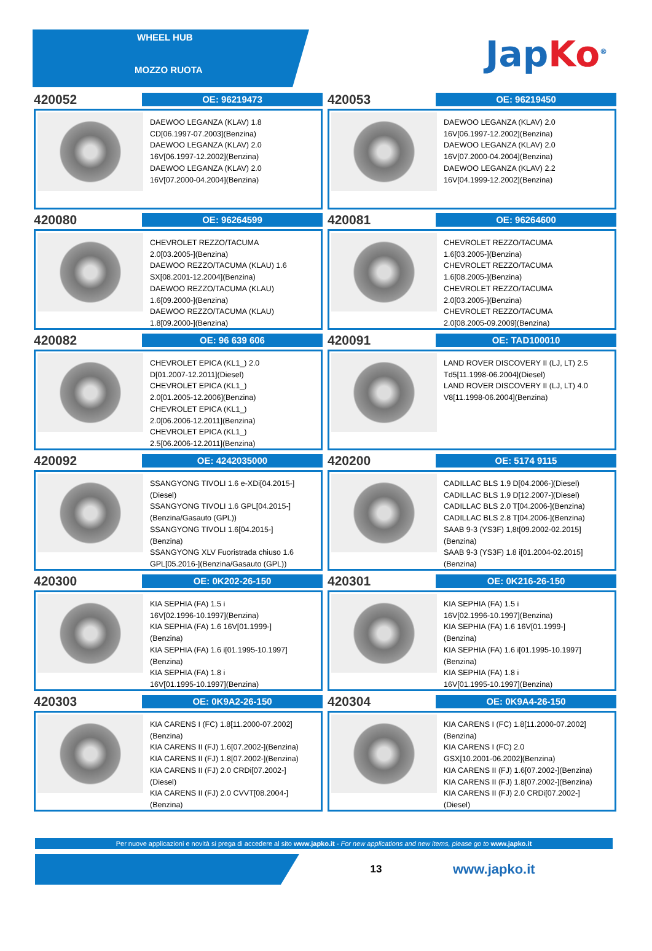WHEEL HUB
MOZZO RUOTA
Jap Ko<sup>®</sup>
420052
OE: 96219473
DAEWOO LEGANZA (KLAV) 1.8
CD[06.1997-07.2003](Benzina)
DAEWOO LEGANZA (KLAV) 2.0
16V[06.1997-12.2002](Benzina)
DAEWOO LEGANZA (KLAV) 2.0
16V[07.2000-04.2004](Benzina)
420053
OE: 96219450
DAEWOO LEGANZA (KLAV) 2.0
16V[06.1997-12.2002](Benzina)
DAEWOO LEGANZA (KLAV) 2.0
16V[07.2000-04.2004](Benzina)
DAEWOO LEGANZA (KLAV) 2.2
16V[04.1999-12.2002](Benzina)
420080
OE: 96264599
CHEVROLET REZZO/TACUMA
2.0[03.2005-](Benzina)
DAEWOO REZZO/TACUMA (KLAU) 1.6
SX[08.2001-12.2004](Benzina)
DAEWOO REZZO/TACUMA (KLAU)
1.6[09.2000-](Benzina)
DAEWOO REZZO/TACUMA (KLAU)
1.8[09.2000-](Benzina)
420081
OE: 96264600
CHEVROLET REZZO/TACUMA
1.6[03.2005-](Benzina)
CHEVROLET REZZO/TACUMA
1.6[08.2005-](Benzina)
CHEVROLET REZZO/TACUMA
2.0[03.2005-](Benzina)
CHEVROLET REZZO/TACUMA
2.0[08.2005-09.2009](Benzina)
420082
OE: 96 639 606
CHEVROLET EPICA (KL1_) 2.0
D[01.2007-12.2011](Diesel)
CHEVROLET EPICA (KL1_)
2.0[01.2005-12.2006](Benzina)
CHEVROLET EPICA (KL1_)
2.0[06.2006-12.2011](Benzina)
CHEVROLET EPICA (KL1_)
2.5[06.2006-12.2011](Benzina)
420091
OE: TAD100010
LAND ROVER DISCOVERY II (LJ, LT) 2.5
Td5[11.1998-06.2004](Diesel)
LAND ROVER DISCOVERY II (LJ, LT) 4.0
V8[11.1998-06.2004](Benzina)
420092
OE: 4242035000
SSANGYONG TIVOLI 1.6 e-XDi[04.2015-]
(Diesel)
SSANGYONG TIVOLI 1.6 GPL[04.2015-]
(Benzina/Gasauto (GPL))
SSANGYONG TIVOLI 1.6[04.2015-]
(Benzina)
SSANGYONG XLV Fuoristrada chiuso 1.6
GPL[05.2016-](Benzina/Gasauto (GPL))
420200
OE: 5174 9115
CADILLAC BLS 1.9 D[04.2006-](Diesel)
CADILLAC BLS 1.9 D[12.2007-](Diesel)
CADILLAC BLS 2.0 T[04.2006-](Benzina)
CADILLAC BLS 2.8 T[04.2006-](Benzina)
SAAB 9-3 (YS3F) 1,8t[09.2002-02.2015]
(Benzina)
SAAB 9-3 (YS3F) 1.8 i[01.2004-02.2015]
(Benzina)
420300
OE: 0K202-26-150
KIA SEPHIA (FA) 1.5 i
16V[02.1996-10.1997](Benzina)
KIA SEPHIA (FA) 1.6 16V[01.1999-]
(Benzina)
KIA SEPHIA (FA) 1.6 i[01.1995-10.1997]
(Benzina)
KIA SEPHIA (FA) 1.8 i
16V[01.1995-10.1997](Benzina)
420301
OE: 0K216-26-150
KIA SEPHIA (FA) 1.5 i
16V[02.1996-10.1997](Benzina)
KIA SEPHIA (FA) 1.6 16V[01.1999-]
(Benzina)
KIA SEPHIA (FA) 1.6 i[01.1995-10.1997]
(Benzina)
KIA SEPHIA (FA) 1.8 i
16V[01.1995-10.1997](Benzina)
420303
OE: 0K9A2-26-150
KIA CARENS I (FC) 1.8[11.2000-07.2002]
(Benzina)
KIA CARENS II (FJ) 1.6[07.2002-](Benzina)
KIA CARENS II (FJ) 1.8[07.2002-](Benzina)
KIA CARENS II (FJ) 2.0 CRDi[07.2002-]
(Diesel)
KIA CARENS II (FJ) 2.0 CVVT[08.2004-]
(Benzina)
420304
OE: 0K9A4-26-150
KIA CARENS I (FC) 1.8[11.2000-07.2002]
(Benzina)
KIA CARENS I (FC) 2.0
GSX[10.2001-06.2002](Benzina)
KIA CARENS II (FJ) 1.6[07.2002-](Benzina)
KIA CARENS II (FJ) 1.8[07.2002-](Benzina)
KIA CARENS II (FJ) 2.0 CRDi[07.2002-]
(Diesel)
Per nuove applicazioni e novità si prega di accedere al sito www.japko.it - For new applications and new items, please go to www.japko.it
13
www.japko.it